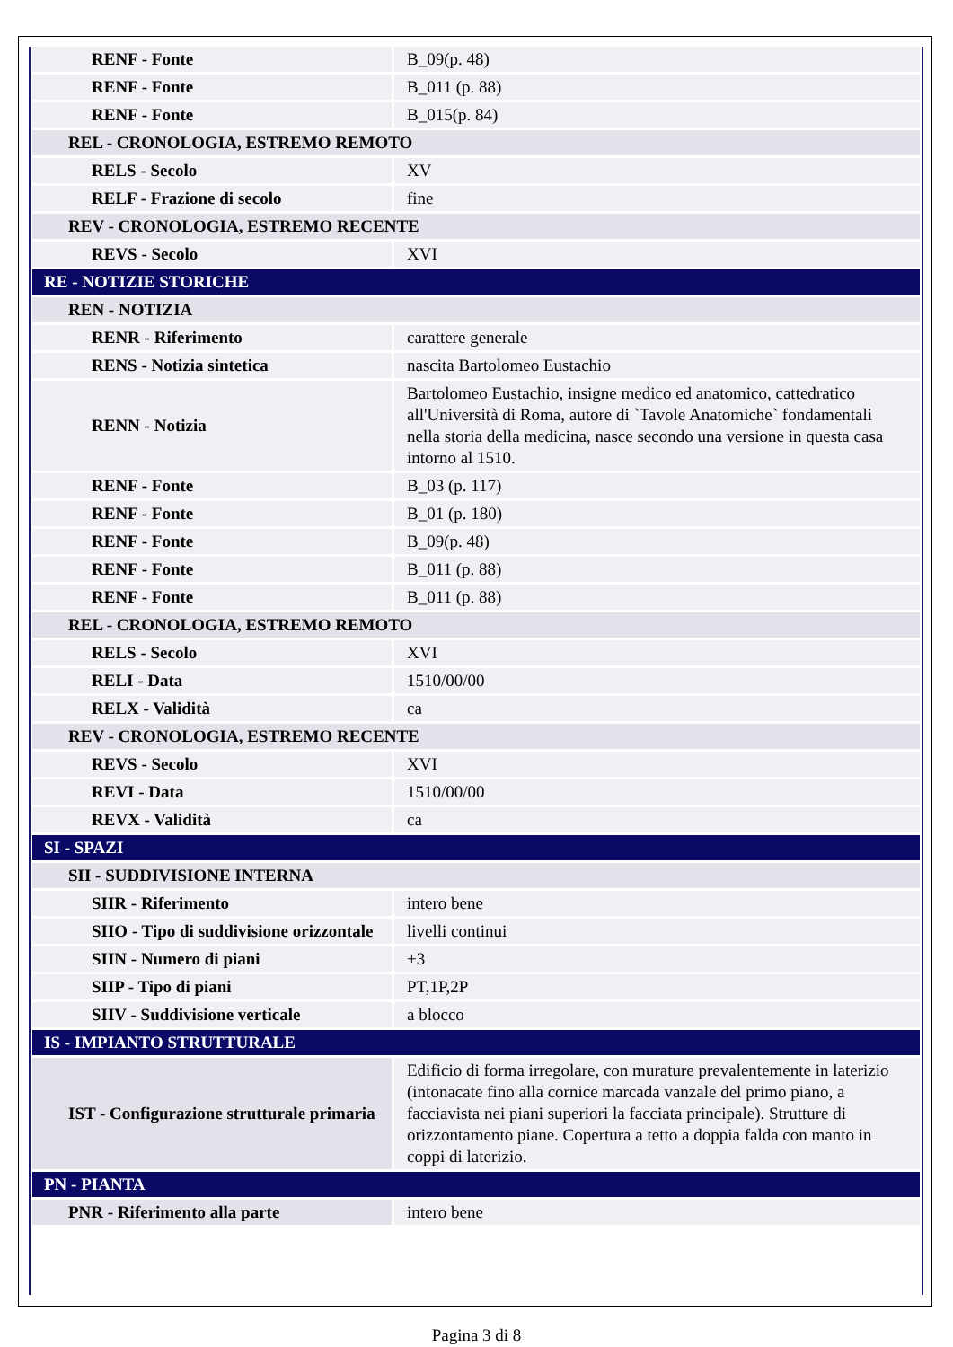| RENF - Fonte | B_09(p. 48) |
| RENF - Fonte | B_011 (p. 88) |
| RENF - Fonte | B_015(p. 84) |
| REL - CRONOLOGIA, ESTREMO REMOTO | |
| RELS - Secolo | XV |
| RELF - Frazione di secolo | fine |
| REV - CRONOLOGIA, ESTREMO RECENTE | |
| REVS - Secolo | XVI |
| RE - NOTIZIE STORICHE | |
| REN - NOTIZIA | |
| RENR - Riferimento | carattere generale |
| RENS - Notizia sintetica | nascita Bartolomeo Eustachio |
| RENN - Notizia | Bartolomeo Eustachio, insigne medico ed anatomico, cattedratico all'Università di Roma, autore di `Tavole Anatomiche` fondamentali nella storia della medicina, nasce secondo una versione in questa casa intorno al 1510. |
| RENF - Fonte | B_03 (p. 117) |
| RENF - Fonte | B_01 (p. 180) |
| RENF - Fonte | B_09(p. 48) |
| RENF - Fonte | B_011 (p. 88) |
| RENF - Fonte | B_011 (p. 88) |
| REL - CRONOLOGIA, ESTREMO REMOTO | |
| RELS - Secolo | XVI |
| RELI - Data | 1510/00/00 |
| RELX - Validità | ca |
| REV - CRONOLOGIA, ESTREMO RECENTE | |
| REVS - Secolo | XVI |
| REVI - Data | 1510/00/00 |
| REVX - Validità | ca |
| SI - SPAZI | |
| SII - SUDDIVISIONE INTERNA | |
| SIIR - Riferimento | intero bene |
| SIIO - Tipo di suddivisione orizzontale | livelli continui |
| SIIN - Numero di piani | +3 |
| SIIP - Tipo di piani | PT,1P,2P |
| SIIV - Suddivisione verticale | a blocco |
| IS - IMPIANTO STRUTTURALE | |
| IST - Configurazione strutturale primaria | Edificio di forma irregolare, con murature prevalentemente in laterizio (intonacate fino alla cornice marcada vanzale del primo piano, a facciavista nei piani superiori la facciata principale). Strutture di orizzontamento piane. Copertura a tetto a doppia falda con manto in coppi di laterizio. |
| PN - PIANTA | |
| PNR - Riferimento alla parte | intero bene |
Pagina 3 di 8